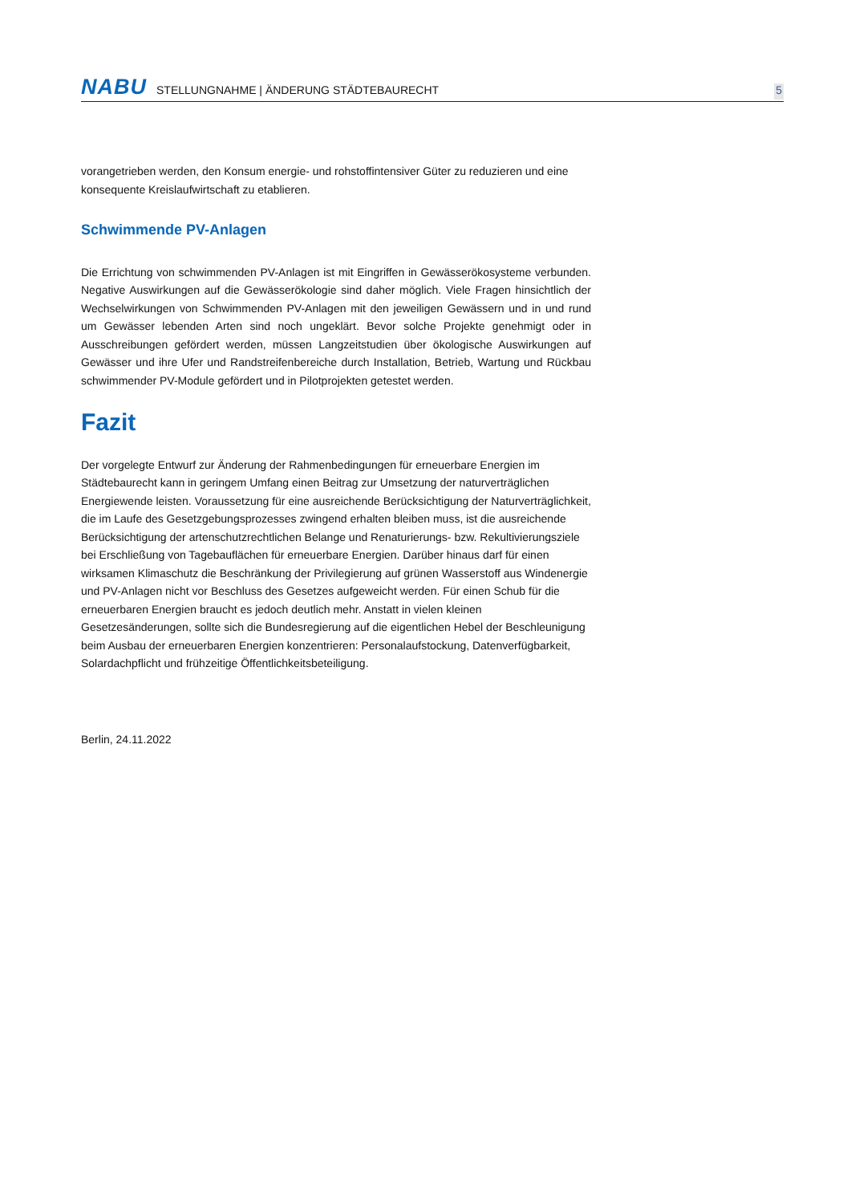NABU STELLUNGNAHME | ÄNDERUNG STÄDTEBAURECHT 5
vorangetrieben werden, den Konsum energie- und rohstoffintensiver Güter zu reduzieren und eine konsequente Kreislaufwirtschaft zu etablieren.
Schwimmende PV-Anlagen
Die Errichtung von schwimmenden PV-Anlagen ist mit Eingriffen in Gewässerökosysteme verbunden. Negative Auswirkungen auf die Gewässerökologie sind daher möglich. Viele Fragen hinsichtlich der Wechselwirkungen von Schwimmenden PV-Anlagen mit den jeweiligen Gewässern und in und rund um Gewässer lebenden Arten sind noch ungeklärt. Bevor solche Projekte genehmigt oder in Ausschreibungen gefördert werden, müssen Langzeitstudien über ökologische Auswirkungen auf Gewässer und ihre Ufer und Randstreifenbereiche durch Installation, Betrieb, Wartung und Rückbau schwimmender PV-Module gefördert und in Pilotprojekten getestet werden.
Fazit
Der vorgelegte Entwurf zur Änderung der Rahmenbedingungen für erneuerbare Energien im Städtebaurecht kann in geringem Umfang einen Beitrag zur Umsetzung der naturverträglichen Energiewende leisten. Voraussetzung für eine ausreichende Berücksichtigung der Naturverträglichkeit, die im Laufe des Gesetzgebungsprozesses zwingend erhalten bleiben muss, ist die ausreichende Berücksichtigung der artenschutzrechtlichen Belange und Renaturierungs- bzw. Rekultivierungsziele bei Erschließung von Tagebauflächen für erneuerbare Energien. Darüber hinaus darf für einen wirksamen Klimaschutz die Beschränkung der Privilegierung auf grünen Wasserstoff aus Windenergie und PV-Anlagen nicht vor Beschluss des Gesetzes aufgeweicht werden. Für einen Schub für die erneuerbaren Energien braucht es jedoch deutlich mehr. Anstatt in vielen kleinen Gesetzesänderungen, sollte sich die Bundesregierung auf die eigentlichen Hebel der Beschleunigung beim Ausbau der erneuerbaren Energien konzentrieren: Personalaufstockung, Datenverfügbarkeit, Solardachpflicht und frühzeitige Öffentlichkeitsbeteiligung.
Berlin, 24.11.2022